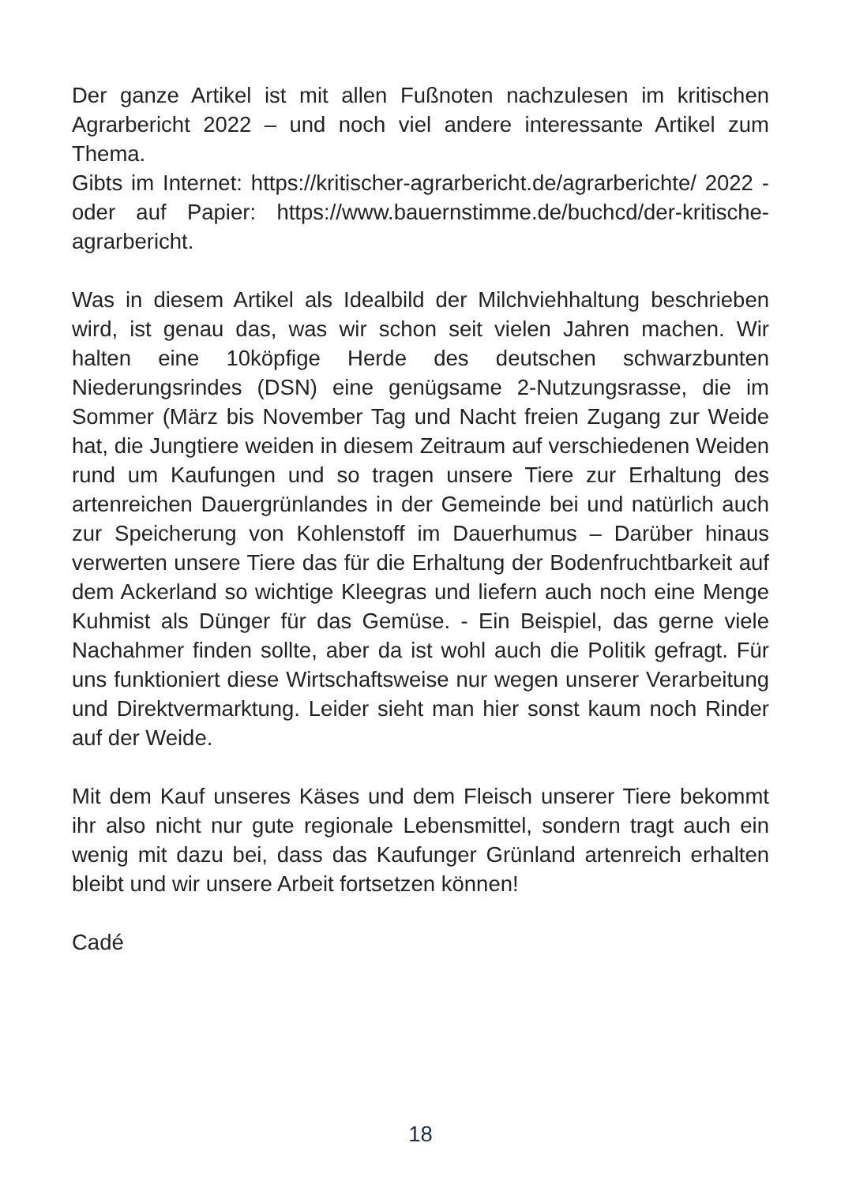Der ganze Artikel ist mit allen Fußnoten nachzulesen im kritischen Agrarbericht 2022 – und noch viel andere interessante Artikel zum Thema.
Gibts im Internet: https://kritischer-agrarbericht.de/agrarberichte/ 2022 - oder auf Papier: https://www.bauernstimme.de/buchcd/der-kritische-agrarbericht.
Was in diesem Artikel als Idealbild der Milchviehhaltung beschrieben wird, ist genau das, was wir schon seit vielen Jahren machen. Wir halten eine 10köpfige Herde des deutschen schwarzbunten Niederungsrindes (DSN) eine genügsame 2-Nutzungsrasse, die im Sommer (März bis November Tag und Nacht freien Zugang zur Weide hat, die Jungtiere weiden in diesem Zeitraum auf verschiedenen Weiden rund um Kaufungen und so tragen unsere Tiere zur Erhaltung des artenreichen Dauergrünlandes in der Gemeinde bei und natürlich auch zur Speicherung von Kohlenstoff im Dauerhumus – Darüber hinaus verwerten unsere Tiere das für die Erhaltung der Bodenfruchtbarkeit auf dem Ackerland so wichtige Kleegras und liefern auch noch eine Menge Kuhmist als Dünger für das Gemüse. - Ein Beispiel, das gerne viele Nachahmer finden sollte, aber da ist wohl auch die Politik gefragt. Für uns funktioniert diese Wirtschaftsweise nur wegen unserer Verarbeitung und Direktvermarktung. Leider sieht man hier sonst kaum noch Rinder auf der Weide.
Mit dem Kauf unseres Käses und dem Fleisch unserer Tiere bekommt ihr also nicht nur gute regionale Lebensmittel, sondern tragt auch ein wenig mit dazu bei, dass das Kaufunger Grünland artenreich erhalten bleibt und wir unsere Arbeit fortsetzen können!
Cadé
18